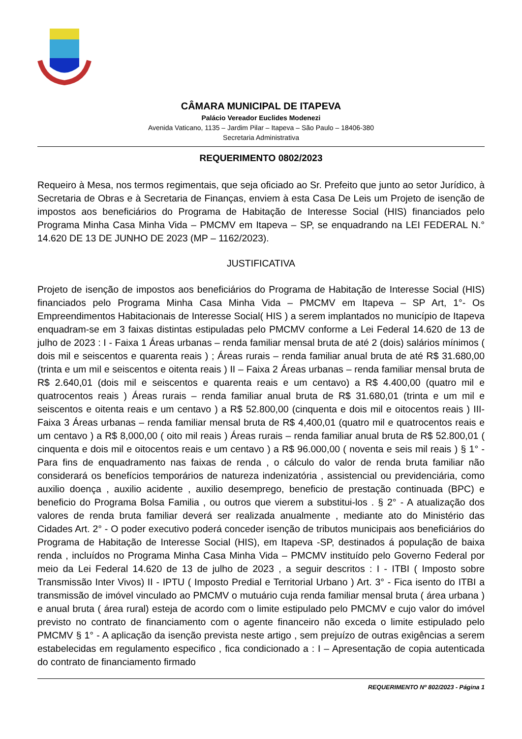CÂMARA MUNICIPAL DE ITAPEVA
Palácio Vereador Euclides Modenezi
Avenida Vaticano, 1135 – Jardim Pilar – Itapeva – São Paulo – 18406-380
Secretaria Administrativa
REQUERIMENTO 0802/2023
Requeiro à Mesa, nos termos regimentais, que seja oficiado ao Sr. Prefeito que junto ao setor Jurídico, à Secretaria de Obras e à Secretaria de Finanças, enviem à esta Casa De Leis um Projeto de isenção de impostos aos beneficiários do Programa de Habitação de Interesse Social (HIS) financiados pelo Programa Minha Casa Minha Vida – PMCMV em Itapeva – SP, se enquadrando na LEI FEDERAL N.° 14.620 DE 13 DE JUNHO DE 2023 (MP – 1162/2023).
JUSTIFICATIVA
Projeto de isenção de impostos aos beneficiários do Programa de Habitação de Interesse Social (HIS) financiados pelo Programa Minha Casa Minha Vida – PMCMV em Itapeva – SP Art, 1°- Os Empreendimentos Habitacionais de Interesse Social( HIS ) a serem implantados no município de Itapeva enquadram-se em 3 faixas distintas estipuladas pelo PMCMV conforme a Lei Federal 14.620 de 13 de julho de 2023 : I - Faixa 1 Áreas urbanas – renda familiar mensal bruta de até 2 (dois) salários mínimos ( dois mil e seiscentos e quarenta reais ) ; Áreas rurais – renda familiar anual bruta de até R$ 31.680,00 (trinta e um mil e seiscentos e oitenta reais ) II – Faixa 2 Áreas urbanas – renda familiar mensal bruta de R$ 2.640,01 (dois mil e seiscentos e quarenta reais e um centavo) a R$ 4.400,00 (quatro mil e quatrocentos reais ) Áreas rurais – renda familiar anual bruta de R$ 31.680,01 (trinta e um mil e seiscentos e oitenta reais e um centavo ) a R$ 52.800,00 (cinquenta e dois mil e oitocentos reais ) III- Faixa 3 Áreas urbanas – renda familiar mensal bruta de R$ 4,400,01 (quatro mil e quatrocentos reais e um centavo ) a R$ 8,000,00 ( oito mil reais ) Áreas rurais – renda familiar anual bruta de R$ 52.800,01 ( cinquenta e dois mil e oitocentos reais e um centavo ) a R$ 96.000,00 ( noventa e seis mil reais ) § 1° - Para fins de enquadramento nas faixas de renda , o cálculo do valor de renda bruta familiar não considerará os benefícios temporários de natureza indenizatória , assistencial ou previdenciária, como auxilio doença , auxilio acidente , auxilio desemprego, beneficio de prestação continuada (BPC) e beneficio do Programa Bolsa Familia , ou outros que vierem a substitui-los . § 2° - A atualização dos valores de renda bruta familiar deverá ser realizada anualmente , mediante ato do Ministério das Cidades Art. 2° - O poder executivo poderá conceder isenção de tributos municipais aos beneficiários do Programa de Habitação de Interesse Social (HIS), em Itapeva -SP, destinados á população de baixa renda , incluídos no Programa Minha Casa Minha Vida – PMCMV instituído pelo Governo Federal por meio da Lei Federal 14.620 de 13 de julho de 2023 , a seguir descritos : I - ITBI ( Imposto sobre Transmissão Inter Vivos) II - IPTU ( Imposto Predial e Territorial Urbano ) Art. 3° - Fica isento do ITBI a transmissão de imóvel vinculado ao PMCMV o mutuário cuja renda familiar mensal bruta ( área urbana ) e anual bruta ( área rural) esteja de acordo com o limite estipulado pelo PMCMV e cujo valor do imóvel previsto no contrato de financiamento com o agente financeiro não exceda o limite estipulado pelo PMCMV § 1° - A aplicação da isenção prevista neste artigo , sem prejuízo de outras exigências a serem estabelecidas em regulamento especifico , fica condicionado a : I – Apresentação de copia autenticada do contrato de financiamento firmado
REQUERIMENTO Nº 802/2023 - Página 1